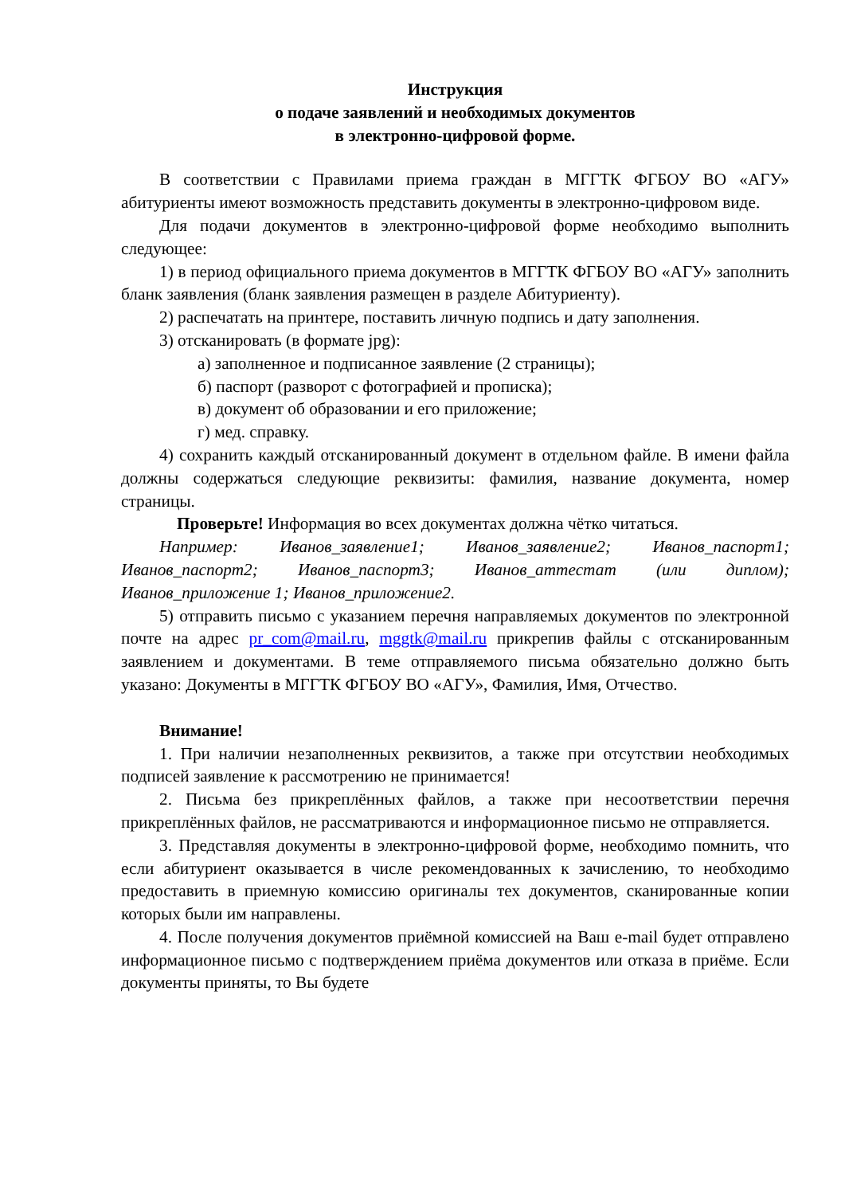Инструкция
о подаче заявлений и необходимых документов
в электронно-цифровой форме.
В соответствии с Правилами приема граждан в МГГТК ФГБОУ ВО «АГУ» абитуриенты имеют возможность представить документы в электронно-цифровом виде.
Для подачи документов в электронно-цифровой форме необходимо выполнить следующее:
1) в период официального приема документов в МГГТК ФГБОУ ВО «АГУ» заполнить бланк заявления (бланк заявления размещен в разделе Абитуриенту).
2) распечатать на принтере, поставить личную подпись и дату заполнения.
3) отсканировать (в формате jpg):
а) заполненное и подписанное заявление (2 страницы);
б) паспорт (разворот с фотографией и прописка);
в) документ об образовании и его приложение;
г) мед. справку.
4) сохранить каждый отсканированный документ в отдельном файле. В имени файла должны содержаться следующие реквизиты: фамилия, название документа, номер страницы.
Проверьте! Информация во всех документах должна чётко читаться.
Например: Иванов_заявление1; Иванов_заявление2; Иванов_паспорт1; Иванов_паспорт2; Иванов_паспорт3; Иванов_аттестат (или диплом); Иванов_приложение 1; Иванов_приложение2.
5) отправить письмо с указанием перечня направляемых документов по электронной почте на адрес pr_com@mail.ru, mggtk@mail.ru прикрепив файлы с отсканированным заявлением и документами. В теме отправляемого письма обязательно должно быть указано: Документы в МГГТК ФГБОУ ВО «АГУ», Фамилия, Имя, Отчество.
Внимание!
1. При наличии незаполненных реквизитов, а также при отсутствии необходимых подписей заявление к рассмотрению не принимается!
2. Письма без прикреплённых файлов, а также при несоответствии перечня прикреплённых файлов, не рассматриваются и информационное письмо не отправляется.
3. Представляя документы в электронно-цифровой форме, необходимо помнить, что если абитуриент оказывается в числе рекомендованных к зачислению, то необходимо предоставить в приемную комиссию оригиналы тех документов, сканированные копии которых были им направлены.
4. После получения документов приёмной комиссией на Ваш e-mail будет отправлено информационное письмо с подтверждением приёма документов или отказа в приёме. Если документы приняты, то Вы будете